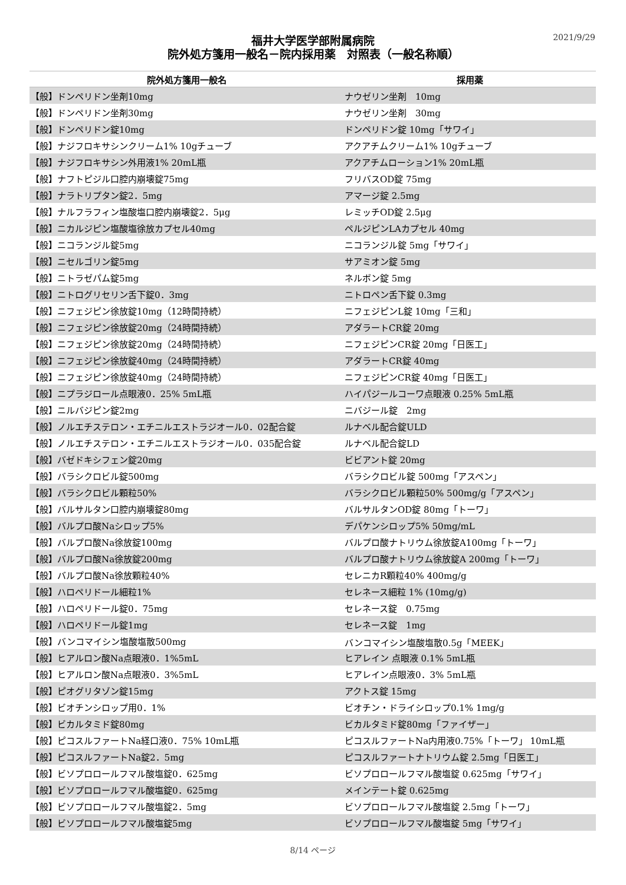2021/9/29
福井大学医学部附属病院
院外処方箋用一般名－院内採用薬　対照表（一般名称順）
| 院外処方箋用一般名 | 採用薬 |
| --- | --- |
| 【般】ドンペリドン坐剤10mg | ナウゼリン坐剤 10mg |
| 【般】ドンペリドン坐剤30mg | ナウゼリン坐剤 30mg |
| 【般】ドンペリドン錠10mg | ドンペリドン錠 10mg「サワイ」 |
| 【般】ナジフロキサシンクリーム1% 10gチューブ | アクアチムクリーム1% 10gチューブ |
| 【般】ナジフロキサシン外用液1% 20mL瓶 | アクアチムローション1% 20mL瓶 |
| 【般】ナフトピジル口腔内崩壊錠75mg | フリバスOD錠 75mg |
| 【般】ナラトリプタン錠2．5mg | アマージ錠 2.5mg |
| 【般】ナルフラフィン塩酸塩口腔内崩壊錠2．5μg | レミッチOD錠 2.5μg |
| 【般】ニカルジピン塩酸塩徐放カプセル40mg | ペルジピンLAカプセル 40mg |
| 【般】ニコランジル錠5mg | ニコランジル錠 5mg「サワイ」 |
| 【般】ニセルゴリン錠5mg | サアミオン錠 5mg |
| 【般】ニトラゼパム錠5mg | ネルボン錠 5mg |
| 【般】ニトログリセリン舌下錠0．3mg | ニトロペン舌下錠 0.3mg |
| 【般】ニフェジピン徐放錠10mg（12時間持続） | ニフェジピンL錠 10mg「三和」 |
| 【般】ニフェジピン徐放錠20mg（24時間持続） | アダラートCR錠 20mg |
| 【般】ニフェジピン徐放錠20mg（24時間持続） | ニフェジピンCR錠 20mg「日医工」 |
| 【般】ニフェジピン徐放錠40mg（24時間持続） | アダラートCR錠 40mg |
| 【般】ニフェジピン徐放錠40mg（24時間持続） | ニフェジピンCR錠 40mg「日医工」 |
| 【般】ニプラジロール点眼液0．25% 5mL瓶 | ハイパジールコーワ点眼液 0.25% 5mL瓶 |
| 【般】ニルバジピン錠2mg | ニバジール錠 2mg |
| 【般】ノルエチステロン・エチニルエストラジオール0．02配合錠 | ルナベル配合錠ULD |
| 【般】ノルエチステロン・エチニルエストラジオール0．035配合錠 | ルナベル配合錠LD |
| 【般】バゼドキシフェン錠20mg | ビビアント錠 20mg |
| 【般】バラシクロビル錠500mg | バラシクロビル錠 500mg「アスペン」 |
| 【般】バラシクロビル顆粒50% | バラシクロビル顆粒50% 500mg/g「アスペン」 |
| 【般】バルサルタン口腔内崩壊錠80mg | バルサルタンOD錠 80mg「トーワ」 |
| 【般】バルプロ酸Naシロップ5% | デパケンシロップ5% 50mg/mL |
| 【般】バルプロ酸Na徐放錠100mg | バルプロ酸ナトリウム徐放錠A100mg「トーワ」 |
| 【般】バルプロ酸Na徐放錠200mg | バルプロ酸ナトリウム徐放錠A 200mg「トーワ」 |
| 【般】バルプロ酸Na徐放顆粒40% | セレニカR顆粒40% 400mg/g |
| 【般】ハロペリドール細粒1% | セレネース細粒 1% (10mg/g) |
| 【般】ハロペリドール錠0．75mg | セレネース錠 0.75mg |
| 【般】ハロペリドール錠1mg | セレネース錠 1mg |
| 【般】バンコマイシン塩酸塩散500mg | バンコマイシン塩酸塩散0.5g「MEEK」 |
| 【般】ヒアルロン酸Na点眼液0．1%5mL | ヒアレイン 点眼液 0.1% 5mL瓶 |
| 【般】ヒアルロン酸Na点眼液0．3%5mL | ヒアレイン点眼液0．3% 5mL瓶 |
| 【般】ピオグリタゾン錠15mg | アクトス錠 15mg |
| 【般】ビオチンシロップ用0．1% | ビオチン・ドライシロップ0.1% 1mg/g |
| 【般】ビカルタミド錠80mg | ビカルタミド錠80mg「ファイザー」 |
| 【般】ピコスルファートNa経口液0．75% 10mL瓶 | ピコスルファートNa内用液0.75%「トーワ」 10mL瓶 |
| 【般】ピコスルファートNa錠2．5mg | ピコスルファートナトリウム錠 2.5mg「日医工」 |
| 【般】ビソプロロールフマル酸塩錠0．625mg | ビソプロロールフマル酸塩錠 0.625mg「サワイ」 |
| 【般】ビソプロロールフマル酸塩錠0．625mg | メインテート錠 0.625mg |
| 【般】ビソプロロールフマル酸塩錠2．5mg | ビソプロロールフマル酸塩錠 2.5mg「トーワ」 |
| 【般】ビソプロロールフマル酸塩錠5mg | ビソプロロールフマル酸塩錠 5mg「サワイ」 |
8/14 ページ